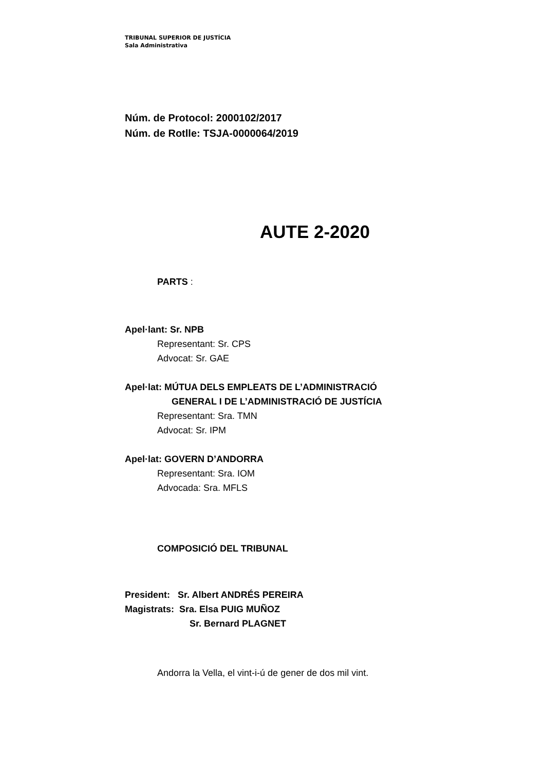TRIBUNAL SUPERIOR DE JUSTÍCIA
Sala Administrativa
Núm. de Protocol: 2000102/2017
Núm. de Rotlle: TSJA-0000064/2019
AUTE 2-2020
PARTS :
Apel·lant: Sr. NPB
Representant: Sr. CPS
Advocat: Sr. GAE
Apel·lat: MÚTUA DELS EMPLEATS DE L’ADMINISTRACIÓ
GENERAL I DE L’ADMINISTRACIÓ DE JUSTÍCIA
Representant: Sra. TMN
Advocat: Sr. IPM
Apel·lat: GOVERN D’ANDORRA
Representant: Sra. IOM
Advocada: Sra. MFLS
COMPOSICIÓ DEL TRIBUNAL
President: Sr. Albert ANDRÉS PEREIRA
Magistrats: Sra. Elsa PUIG MUÑOZ
Sr. Bernard PLAGNET
Andorra la Vella, el vint-i-ú de gener de dos mil vint.